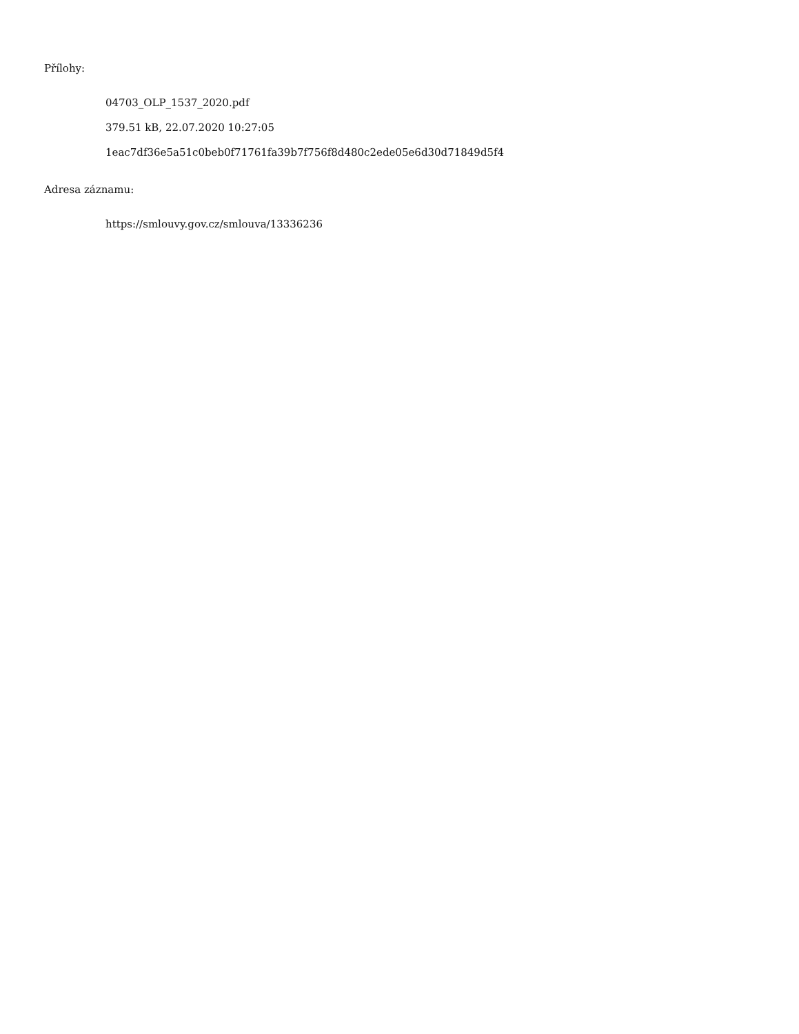Přílohy:
04703_OLP_1537_2020.pdf
379.51 kB, 22.07.2020 10:27:05
1eac7df36e5a51c0beb0f71761fa39b7f756f8d480c2ede05e6d30d71849d5f4
Adresa záznamu:
https://smlouvy.gov.cz/smlouva/13336236